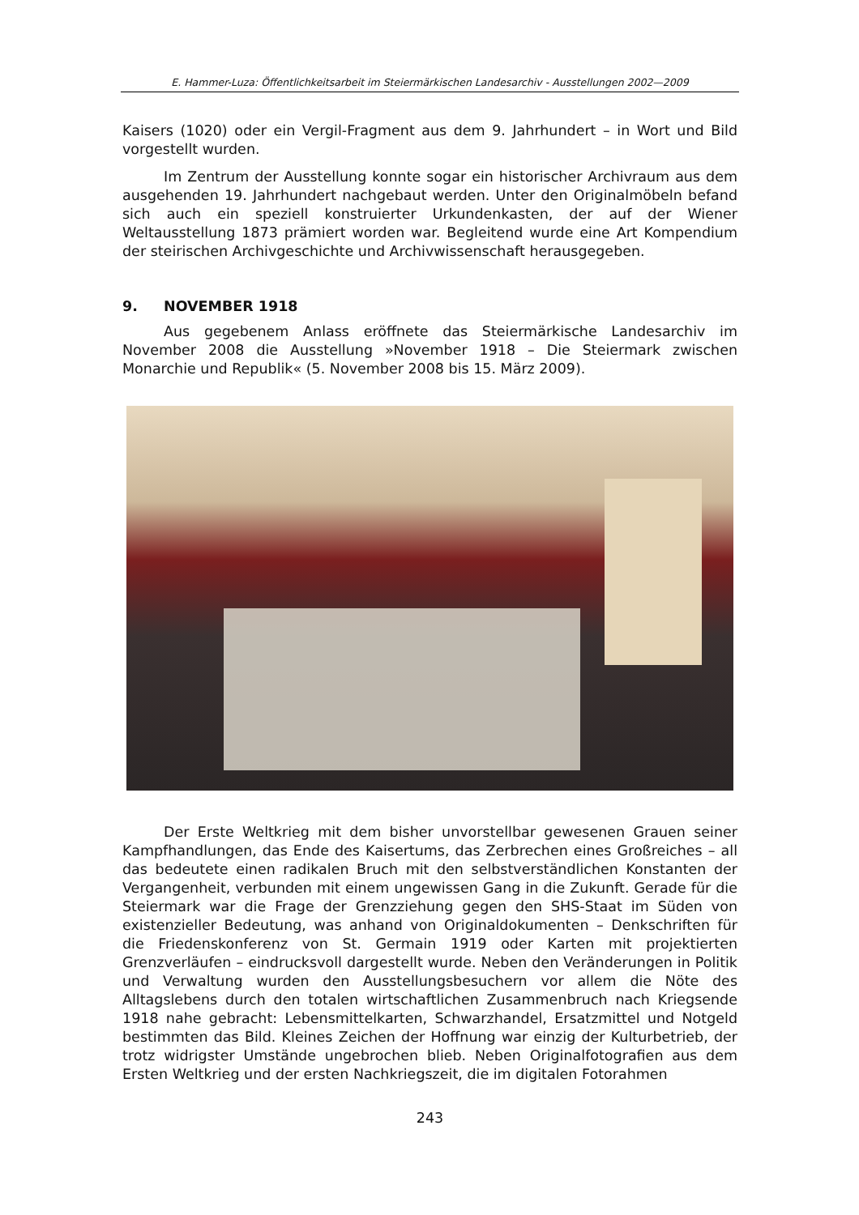E. Hammer-Luza: Öffentlichkeitsarbeit im Steiermärkischen Landesarchiv - Ausstellungen 2002—2009
Kaisers (1020) oder ein Vergil-Fragment aus dem 9. Jahrhundert – in Wort und Bild vorgestellt wurden.
Im Zentrum der Ausstellung konnte sogar ein historischer Archivraum aus dem ausgehenden 19. Jahrhundert nachgebaut werden. Unter den Originalmöbeln befand sich auch ein speziell konstruierter Urkundenkasten, der auf der Wiener Weltausstellung 1873 prämiert worden war. Begleitend wurde eine Art Kompendium der steirischen Archivgeschichte und Archivwissenschaft herausgegeben.
9. NOVEMBER 1918
Aus gegebenem Anlass eröffnete das Steiermärkische Landesarchiv im November 2008 die Ausstellung »November 1918 – Die Steiermark zwischen Monarchie und Republik« (5. November 2008 bis 15. März 2009).
Der Erste Weltkrieg mit dem bisher unvorstellbar gewesenen Grauen seiner Kampfhandlungen, das Ende des Kaisertums, das Zerbrechen eines Großreiches – all das bedeutete einen radikalen Bruch mit den selbstverständlichen Konstanten der Vergangenheit, verbunden mit einem ungewissen Gang in die Zukunft. Gerade für die Steiermark war die Frage der Grenzziehung gegen den SHS-Staat im Süden von existenzieller Bedeutung, was anhand von Originaldokumenten – Denkschriften für die Friedenskonferenz von St. Germain 1919 oder Karten mit projektierten Grenzverläufen – eindrucksvoll dargestellt wurde. Neben den Veränderungen in Politik und Verwaltung wurden den Ausstellungsbesuchern vor allem die Nöte des Alltagslebens durch den totalen wirtschaftlichen Zusammenbruch nach Kriegsende 1918 nahe gebracht: Lebensmittelkarten, Schwarzhandel, Ersatzmittel und Notgeld bestimmten das Bild. Kleines Zeichen der Hoffnung war einzig der Kulturbetrieb, der trotz widrigster Umstände ungebrochen blieb. Neben Originalfotografien aus dem Ersten Weltkrieg und der ersten Nachkriegszeit, die im digitalen Fotorahmen
243